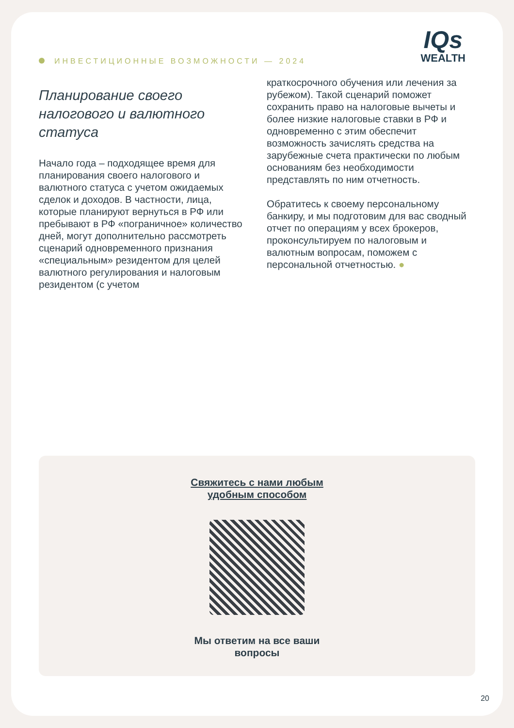ИНВЕСТИЦИОННЫЕ ВОЗМОЖНОСТИ — 2024
IQs
WEALTH
Планирование своего налогового и валютного статуса
Начало года – подходящее время для планирования своего налогового и валютного статуса с учетом ожидаемых сделок и доходов. В частности, лица, которые планируют вернуться в РФ или пребывают в РФ «пограничное» количество дней, могут дополнительно рассмотреть сценарий одновременного признания «специальным» резидентом для целей валютного регулирования и налоговым резидентом (с учетом
краткосрочного обучения или лечения за рубежом). Такой сценарий поможет сохранить право на налоговые вычеты и более низкие налоговые ставки в РФ и одновременно с этим обеспечит возможность зачислять средства на зарубежные счета практически по любым основаниям без необходимости представлять по ним отчетность.
Обратитесь к своему персональному банкиру, и мы подготовим для вас сводный отчет по операциям у всех брокеров, проконсультируем по налоговым и валютным вопросам, поможем с персональной отчетностью. ●
Свяжитесь с нами любым
удобным способом
Мы ответим на все ваши
вопросы
20